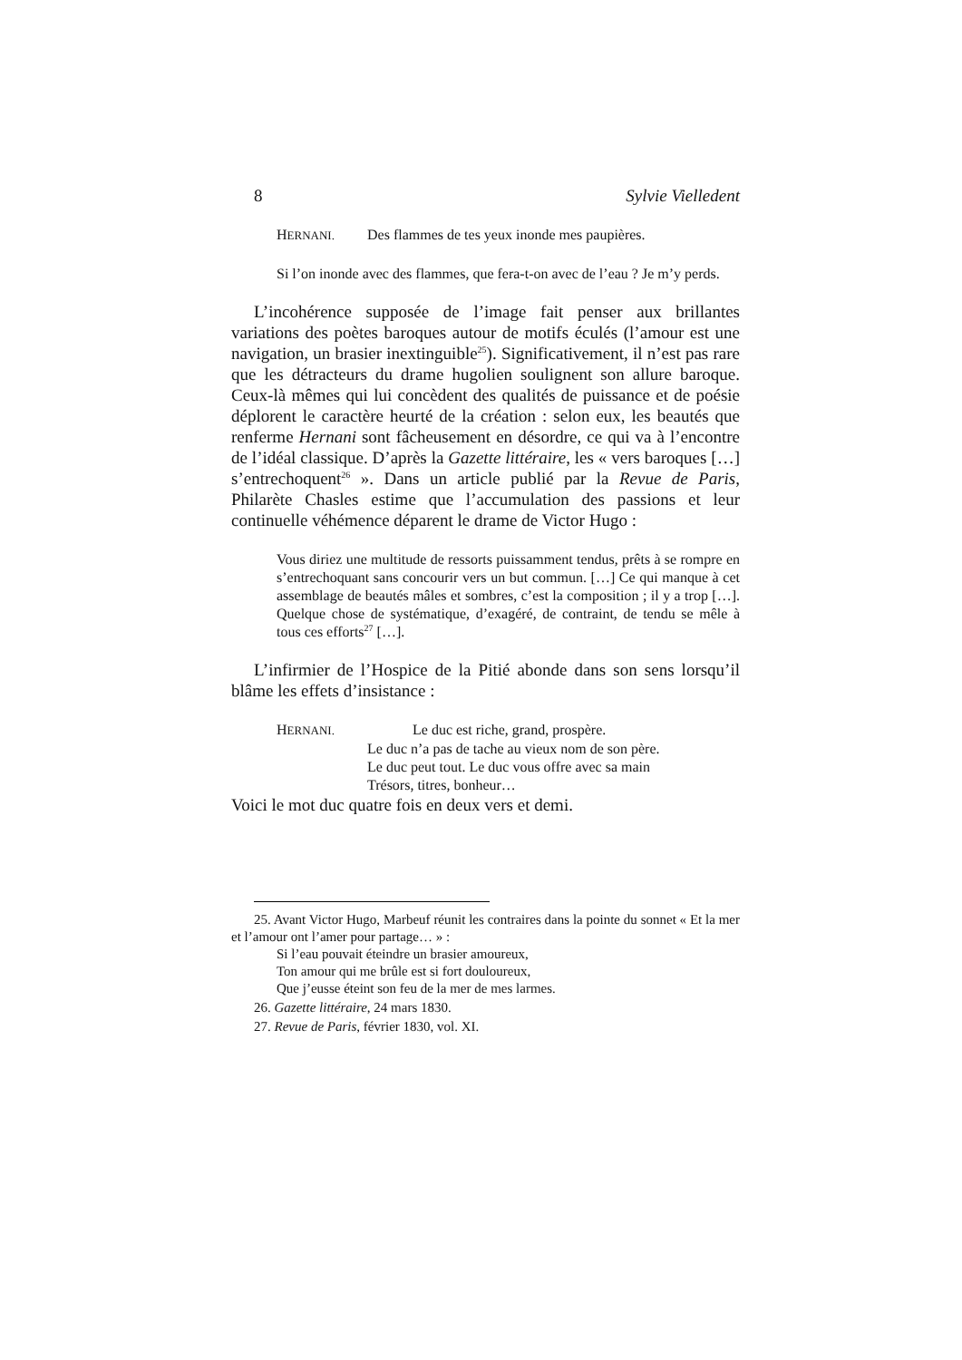8 Sylvie Vielledent
HERNANI. Des flammes de tes yeux inonde mes paupières.
Si l’on inonde avec des flammes, que fera-t-on avec de l’eau ? Je m’y perds.
L’incohérence supposée de l’image fait penser aux brillantes variations des poètes baroques autour de motifs éculés (l’amour est une navigation, un brasier inextinguible<sup>25</sup>). Significativement, il n’est pas rare que les détracteurs du drame hugolien soulignent son allure baroque. Ceux-là mêmes qui lui concèdent des qualités de puissance et de poésie déplorent le caractère heurté de la création : selon eux, les beautés que renferme Hernani sont fâcheusement en désordre, ce qui va à l’encontre de l’idéal classique. D’après la Gazette littéraire, les « vers baroques […] s’entrechoquent<sup>26</sup> ». Dans un article publié par la Revue de Paris, Philarète Chasles estime que l’accumulation des passions et leur continuelle véhémence déparent le drame de Victor Hugo :
Vous diriez une multitude de ressorts puissamment tendus, prêts à se rompre en s’entrechoquant sans concourir vers un but commun. […] Ce qui manque à cet assemblage de beautés mâles et sombres, c’est la composition ; il y a trop […]. Quelque chose de systématique, d’exagéré, de contraint, de tendu se mêle à tous ces efforts<sup>27</sup> […].
L’infirmier de l’Hospice de la Pitié abonde dans son sens lorsqu’il blâme les effets d’insistance :
HERNANI. Le duc est riche, grand, prospère.
Le duc n’a pas de tache au vieux nom de son père.
Le duc peut tout. Le duc vous offre avec sa main
Trésors, titres, bonheur…
Voici le mot duc quatre fois en deux vers et demi.
25. Avant Victor Hugo, Marbeuf réunit les contraires dans la pointe du sonnet « Et la mer et l’amour ont l’amer pour partage… » :
Si l’eau pouvait éteindre un brasier amoureux,
Ton amour qui me brûle est si fort douloureux,
Que j’eusse éteint son feu de la mer de mes larmes.
26. Gazette littéraire, 24 mars 1830.
27. Revue de Paris, février 1830, vol. XI.